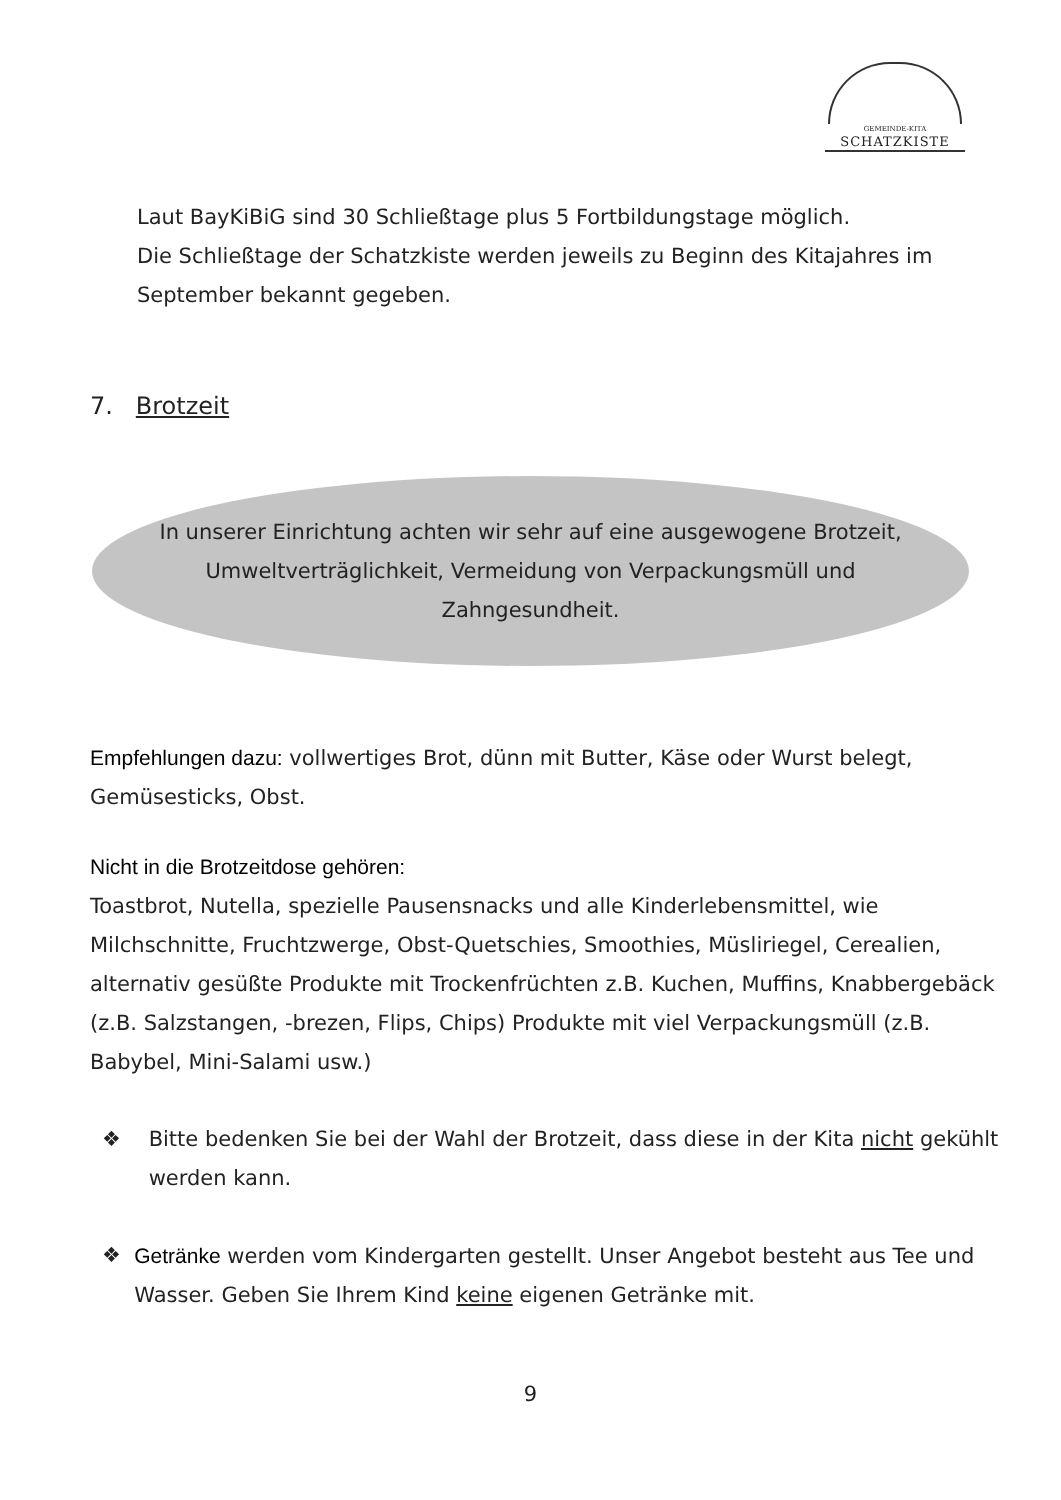GEMEINDE-KITA
SCHATZKISTE
Laut BayKiBiG sind 30 Schließtage plus 5 Fortbildungstage möglich.
Die Schließtage der Schatzkiste werden jeweils zu Beginn des Kitajahres im September bekannt gegeben.
7. Brotzeit
In unserer Einrichtung achten wir sehr auf eine ausgewogene Brotzeit, Umweltverträglichkeit, Vermeidung von Verpackungsmüll und Zahngesundheit.
Empfehlungen dazu: vollwertiges Brot, dünn mit Butter, Käse oder Wurst belegt, Gemüsesticks, Obst.
Nicht in die Brotzeitdose gehören:
Toastbrot, Nutella, spezielle Pausensnacks und alle Kinderlebensmittel, wie Milchschnitte, Fruchtzwerge, Obst-Quetschies, Smoothies, Müsliriegel, Cerealien, alternativ gesüßte Produkte mit Trockenfrüchten z.B. Kuchen, Muffins, Knabbergebäck (z.B. Salzstangen, -brezen, Flips, Chips) Produkte mit viel Verpackungsmüll (z.B. Babybel, Mini-Salami usw.)
❖ Bitte bedenken Sie bei der Wahl der Brotzeit, dass diese in der Kita nicht gekühlt werden kann.
❖ Getränke werden vom Kindergarten gestellt. Unser Angebot besteht aus Tee und Wasser. Geben Sie Ihrem Kind keine eigenen Getränke mit.
9